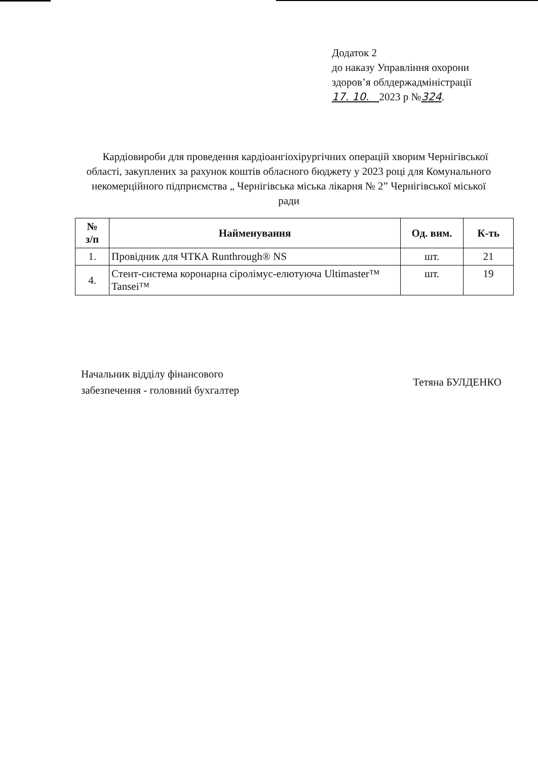Додаток 2
до наказу Управління охорони
здоров’я облдержадміністрації
17. 10. 2023 р №324.
Кардіовироби для проведення кардіоангіохірургічних операцій хворим Чернігівської області, закуплених за рахунок коштів обласного бюджету у 2023 році для Комунального некомерційного підприємства „ Чернігівська міська лікарня № 2” Чернігівської міської ради
| № з/п | Найменування | Од. вим. | К-ть |
| --- | --- | --- | --- |
| 1. | Провідник для ЧТКА Runthrough® NS | шт. | 21 |
| 4. | Стент-система коронарна сіролімус-елютуюча Ultimaster™ Tansei™ | шт. | 19 |
Начальник відділу фінансового
забезпечення - головний бухгалтер
Тетяна БУЛДЕНКО